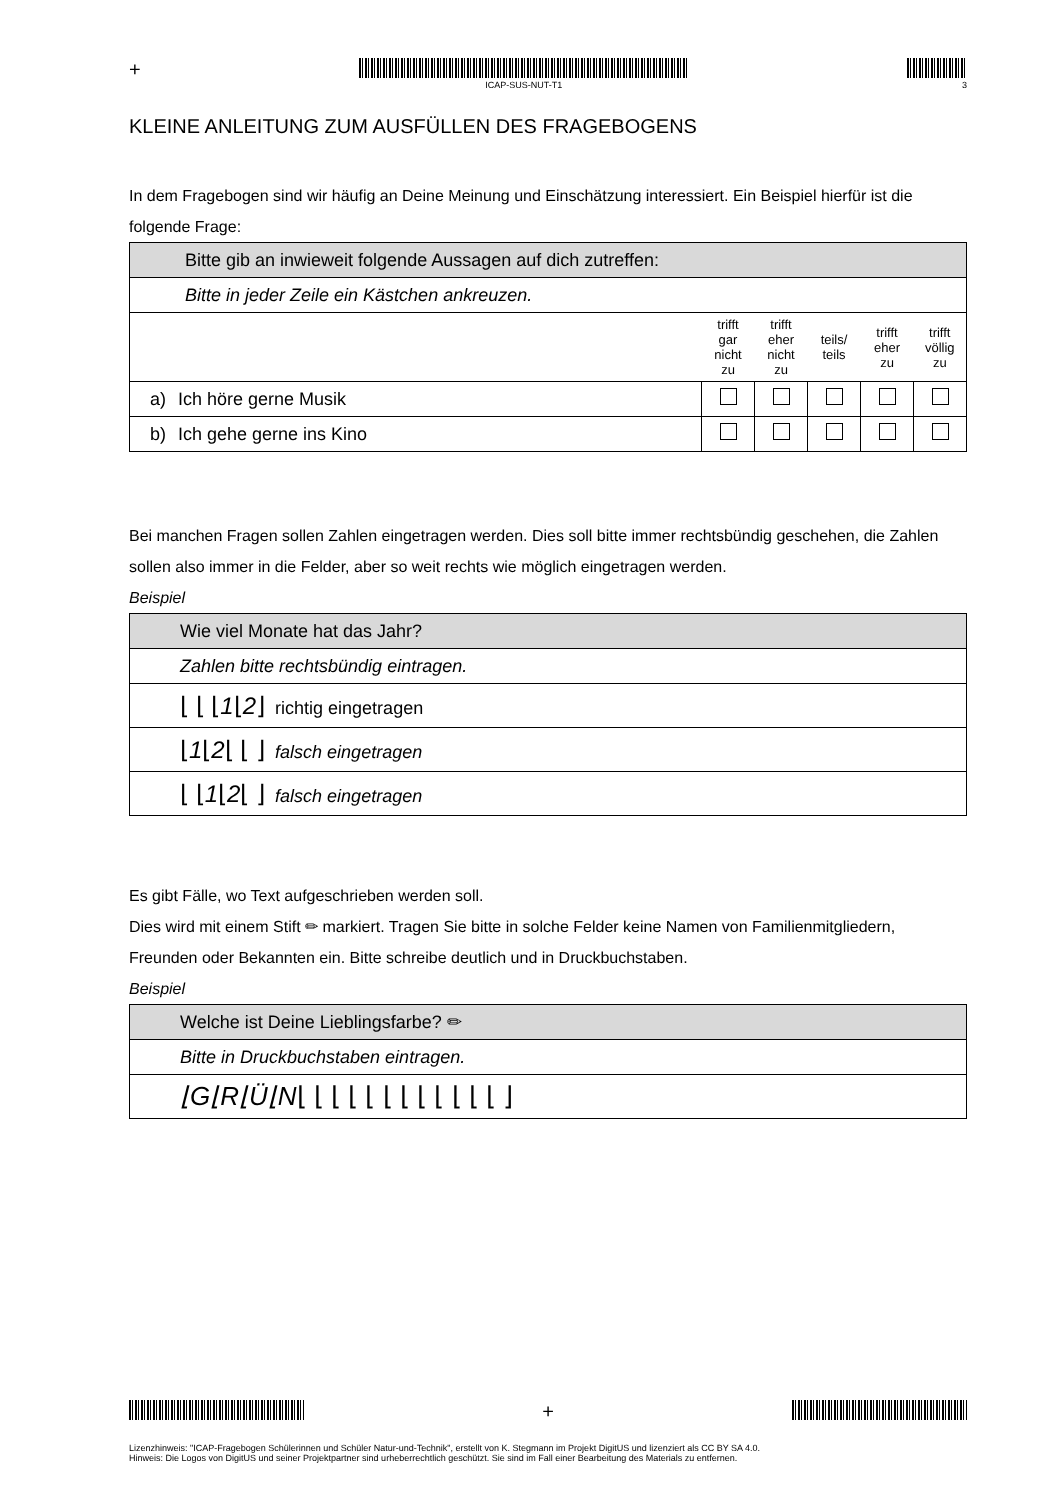+
ICAP-SUS-NUT-T1
3
KLEINE ANLEITUNG ZUM AUSFÜLLEN DES FRAGEBOGENS
In dem Fragebogen sind wir häufig an Deine Meinung und Einschätzung interessiert. Ein Beispiel hierfür ist die folgende Frage:
| Bitte gib an inwieweit folgende Aussagen auf dich zutreffen: | | | | | | |
| Bitte in jeder Zeile ein Kästchen ankreuzen. | | | | | | |
| | | trifft gar nicht zu | trifft eher nicht zu | teils/ teils | trifft eher zu | trifft völlig zu |
| a) | Ich höre gerne Musik | | | | | |
| b) | Ich gehe gerne ins Kino | | | | | |
Bei manchen Fragen sollen Zahlen eingetragen werden. Dies soll bitte immer rechtsbündig geschehen, die Zahlen sollen also immer in die Felder, aber so weit rechts wie möglich eingetragen werden.
Beispiel
| Wie viel Monate hat das Jahr? |
| Zahlen bitte rechtsbündig eintragen. |
| ⌊ ⌊ ⌊ 1 ⌊ 2 ⌋ richtig eingetragen |
| ⌊ 1 ⌊ 2 ⌊ ⌊ ⌋ falsch eingetragen |
| ⌊ ⌊ 1 ⌊ 2 ⌊ ⌋ falsch eingetragen |
Es gibt Fälle, wo Text aufgeschrieben werden soll.
Dies wird mit einem Stift ✏ markiert. Tragen Sie bitte in solche Felder keine Namen von Familienmitgliedern, Freunden oder Bekannten ein. Bitte schreibe deutlich und in Druckbuchstaben.
Beispiel
| Welche ist Deine Lieblingsfarbe? ✏ |
| Bitte in Druckbuchstaben eintragen. |
| ⌊G⌊R⌊Ü⌊N ⌊ ⌊ ⌊ ⌊ ⌊ ⌊ ⌊ ⌊ ⌊ ⌊ ⌊ ⌊ ⌋ |
+
Lizenzhinweis: "ICAP-Fragebogen Schülerinnen und Schüler Natur-und-Technik", erstellt von K. Stegmann im Projekt DigitUS und lizenziert als CC BY SA 4.0.
Hinweis: Die Logos von DigitUS und seiner Projektpartner sind urheberrechtlich geschützt. Sie sind im Fall einer Bearbeitung des Materials zu entfernen.